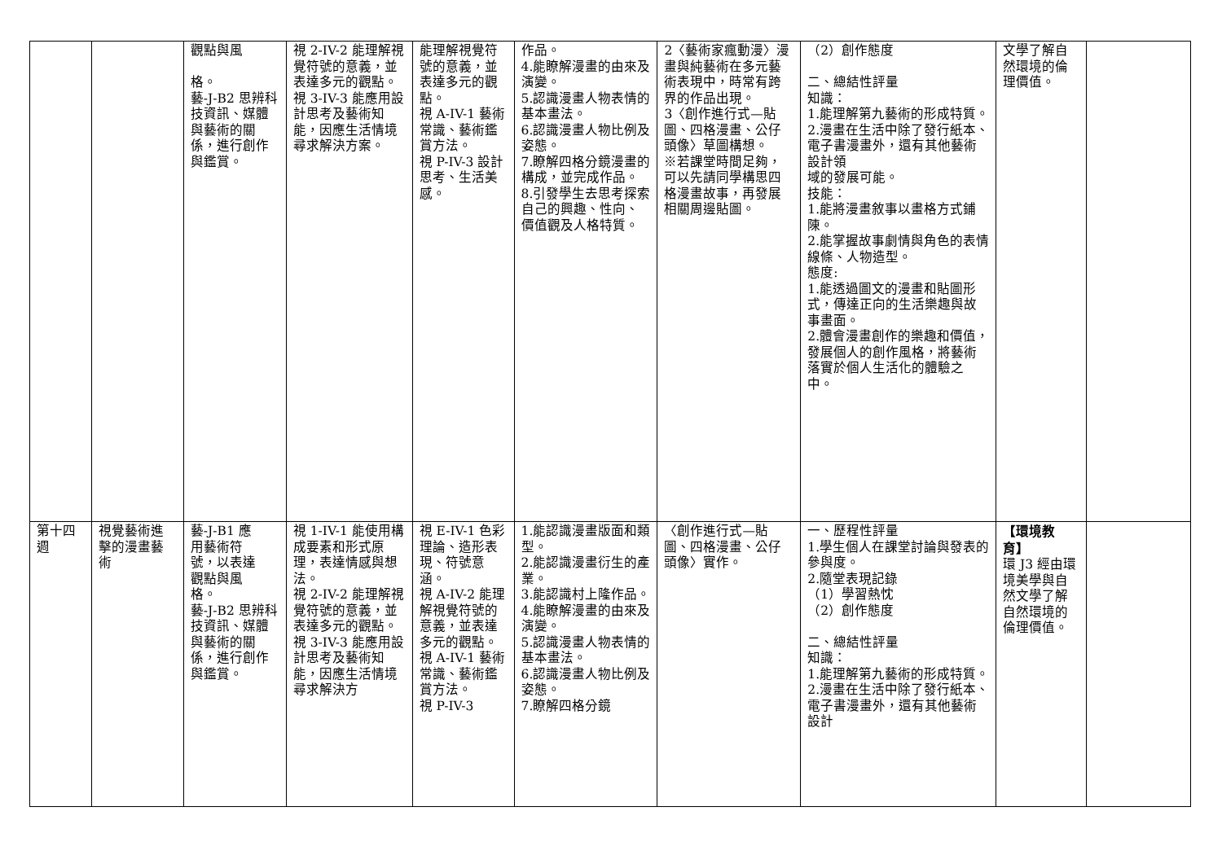| | | 觀點與風 格。 藝-J-B2 思辨科技資訊、媒體與藝術的關係，進行創作與鑑賞。 | 視 2-IV-2 能理解視覺符號的意義，並表達多元的觀點。 視 3-IV-3 能應用設計思考及藝術知能，因應生活情境尋求解決方案。 | 能理解視覺符號的意義，並表達多元的觀點。 視 A-IV-1 藝術常識、藝術鑑賞方法。 視 P-IV-3 設計思考、生活美感。 | 作品。 4.能瞭解漫畫的由來及演變。 5.認識漫畫人物表情的基本畫法。 6.認識漫畫人物比例及姿態。 7.瞭解四格分鏡漫畫的構成，並完成作品。 8.引發學生去思考探索自己的興趣、性向、價值觀及人格特質。 | 2〈藝術家瘋動漫〉漫畫與純藝術在多元藝術表現中，時常有跨界的作品出現。 3〈創作進行式—貼圖、四格漫畫、公仔頭像〉草圖構想。 ※若課堂時間足夠，可以先請同學構思四格漫畫故事，再發展相關周邊貼圖。 | （2）創作態度 二、總結性評量 知識： 1.能理解第九藝術的形成特質。 2.漫畫在生活中除了發行紙本、電子書漫畫外，還有其他藝術設計領 域的發展可能。 技能： 1.能將漫畫敘事以畫格方式鋪陳。 2.能掌握故事劇情與角色的表情線條、人物造型。 態度: 1.能透過圖文的漫畫和貼圖形式，傳達正向的生活樂趣與故事畫面。 2.體會漫畫創作的樂趣和價值，發展個人的創作風格，將藝術落實於個人生活化的體驗之中。 | 文學了解自然環境的倫理價值。 | |
| 第十四週 | 視覺藝術進擊的漫畫藝術 | 藝-J-B1 應 用藝術符 號，以表達 觀點與風 格。 藝-J-B2 思辨科技資訊、媒體與藝術的關係，進行創作與鑑賞。 | 視 1-IV-1 能使用構成要素和形式原理，表達情感與想法。 視 2-IV-2 能理解視覺符號的意義，並表達多元的觀點。 視 3-IV-3 能應用設計思考及藝術知能，因應生活情境尋求解決方 | 視 E-IV-1 色彩理論、造形表現、符號意涵。 視 A-IV-2 能理解視覺符號的意義，並表達多元的觀點。 視 A-IV-1 藝術常識、藝術鑑賞方法。 視 P-IV-3 | 1.能認識漫畫版面和類型。 2.能認識漫畫衍生的產業。 3.能認識村上隆作品。 4.能瞭解漫畫的由來及演變。 5.認識漫畫人物表情的基本畫法。 6.認識漫畫人物比例及姿態。 7.瞭解四格分鏡 | 〈創作進行式—貼圖、四格漫畫、公仔頭像〉實作。 | 一、歷程性評量 1.學生個人在課堂討論與發表的參與度。 2.隨堂表現記錄 （1）學習熱忱 （2）創作態度 二、總結性評量 知識： 1.能理解第九藝術的形成特質。 2.漫畫在生活中除了發行紙本、電子書漫畫外，還有其他藝術設計 | 【環境教育】 環 J3 經由環境美學與自然文學了解自然環境的倫理價值。 | |